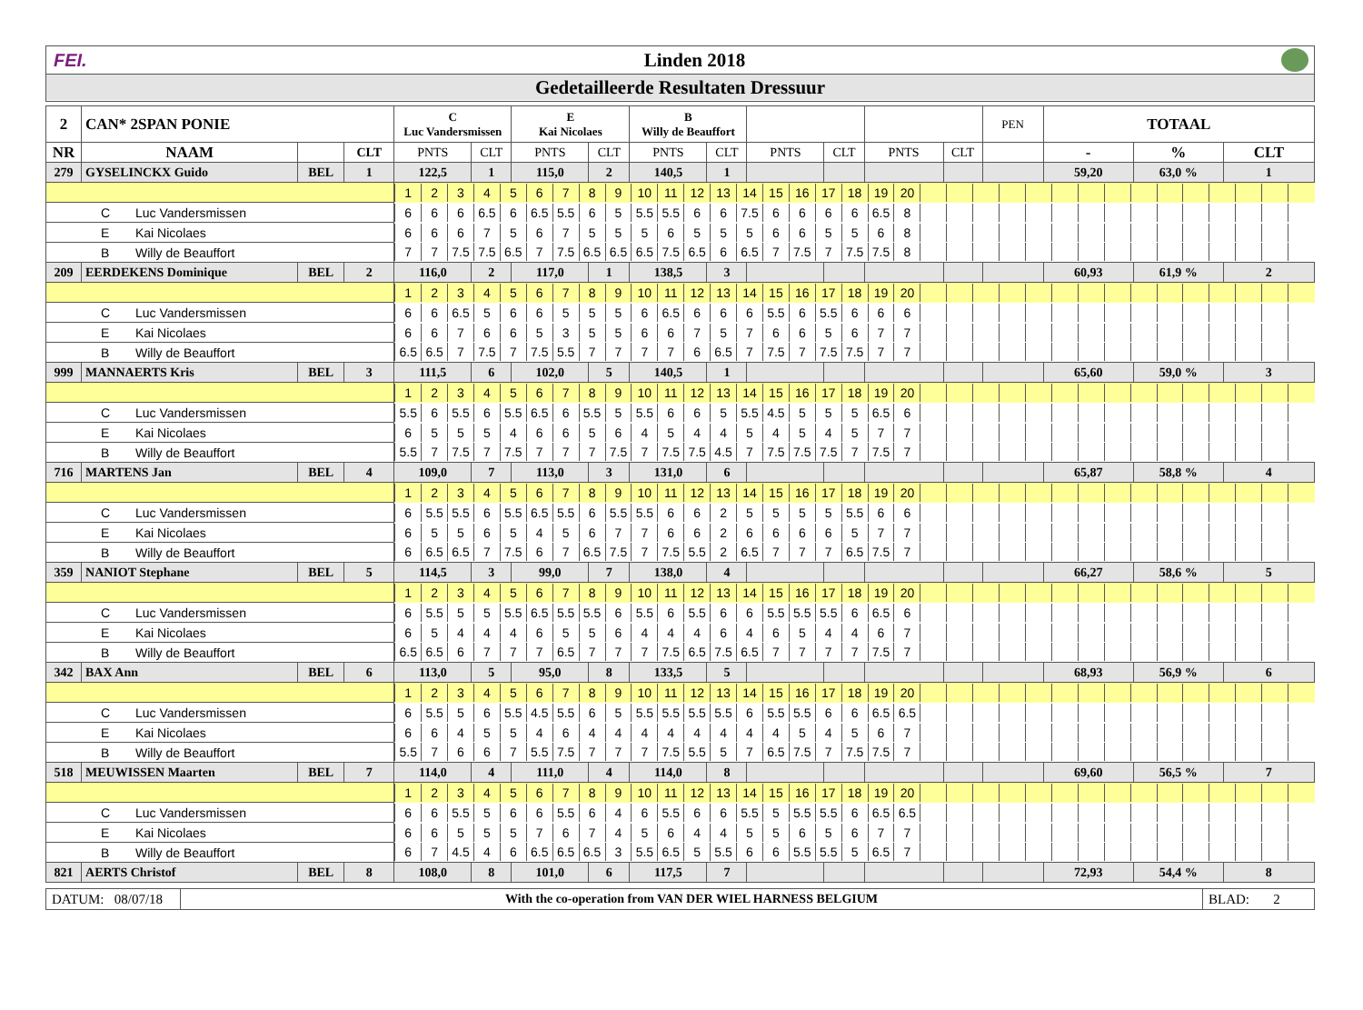FEI. Linden 2018
Gedetailleerde Resultaten Dressuur
| 2 | CAN* 2SPAN PONIE | | | C Luc Vandersmissen | | E Kai Nicolaes | | B Willy de Beauffort | | | | | | PEN | TOTAAL | | |
| NR | NAAM | | CLT | PNTS | CLT | PNTS | CLT | PNTS | CLT | PNTS | CLT | PNTS | CLT | | - | % | CLT |
| 279 | GYSELINCKX Guido | BEL | 1 | 122,5 | 1 | 115,0 | 2 | 140,5 | 1 | | | | | | 59,20 | 63,0 % | 1 |
| | | | | / 1 / 2 / 3 / 4 / 5 / 6 / 7 / 8 / 9 / 10 / 11 / 12 / 13 / 14 / 15 / 16 / 17 / 18 / 19 / 20 / / / / / / / / / / / / / / / / | | | | | | | | | | | | | |
| C Luc Vandersmissen | | | | / 6 / 6 / 6 / 6.5 / 6 / 6.5 / 5.5 / 6 / 5 / 5.5 / 5.5 / 6 / 6 / 7.5 / 6 / 6 / 6 / 6 / 6.5 / 8 / / / / / / / / / / / / / / / / | | | | | | | | | | | | | |
| E Kai Nicolaes | | | | / 6 / 6 / 6 / 7 / 5 / 6 / 7 / 5 / 5 / 5 / 6 / 5 / 5 / 5 / 6 / 6 / 5 / 5 / 6 / 8 / / / / / / / / / / / / / / / / | | | | | | | | | | | | | |
| B Willy de Beauffort | | | | / 7 / 7 / 7.5 / 7.5 / 6.5 / 7 / 7.5 / 6.5 / 6.5 / 6.5 / 7.5 / 6.5 / 6 / 6.5 / 7 / 7.5 / 7 / 7.5 / 7.5 / 8 / / / / / / / / / / / / / / / / | | | | | | | | | | | | | |
| 209 | EERDEKENS Dominique | BEL | 2 | 116,0 | 2 | 117,0 | 1 | 138,5 | 3 | | | | | | 60,93 | 61,9 % | 2 |
| | | | | / 1 / 2 / 3 / 4 / 5 / 6 / 7 / 8 / 9 / 10 / 11 / 12 / 13 / 14 / 15 / 16 / 17 / 18 / 19 / 20 / / / / / / / / / / / / / / / / | | | | | | | | | | | | | |
| C Luc Vandersmissen | | | | / 6 / 6 / 6.5 / 5 / 6 / 6 / 5 / 5 / 5 / 6 / 6.5 / 6 / 6 / 6 / 5.5 / 6 / 5.5 / 6 / 6 / 6 / / / / / / / / / / / / / / / / | | | | | | | | | | | | | |
| E Kai Nicolaes | | | | / 6 / 6 / 7 / 6 / 6 / 5 / 3 / 5 / 5 / 6 / 6 / 7 / 5 / 7 / 6 / 6 / 5 / 6 / 7 / 7 / / / / / / / / / / / / / / / / | | | | | | | | | | | | | |
| B Willy de Beauffort | | | | / 6.5 / 6.5 / 7 / 7.5 / 7 / 7.5 / 5.5 / 7 / 7 / 7 / 7 / 6 / 6.5 / 7 / 7.5 / 7 / 7.5 / 7.5 / 7 / 7 / / / / / / / / / / / / / / / / | | | | | | | | | | | | | |
| 999 | MANNAERTS Kris | BEL | 3 | 111,5 | 6 | 102,0 | 5 | 140,5 | 1 | | | | | | 65,60 | 59,0 % | 3 |
| | | | | / 1 / 2 / 3 / 4 / 5 / 6 / 7 / 8 / 9 / 10 / 11 / 12 / 13 / 14 / 15 / 16 / 17 / 18 / 19 / 20 / / / / / / / / / / / / / / / / | | | | | | | | | | | | | |
| C Luc Vandersmissen | | | | / 5.5 / 6 / 5.5 / 6 / 5.5 / 6.5 / 6 / 5.5 / 5 / 5.5 / 6 / 6 / 5 / 5.5 / 4.5 / 5 / 5 / 5 / 6.5 / 6 / / / / / / / / / / / / / / / / | | | | | | | | | | | | | |
| E Kai Nicolaes | | | | / 6 / 5 / 5 / 5 / 4 / 6 / 6 / 5 / 6 / 4 / 5 / 4 / 4 / 5 / 4 / 5 / 4 / 5 / 7 / 7 / / / / / / / / / / / / / / / / | | | | | | | | | | | | | |
| B Willy de Beauffort | | | | / 5.5 / 7 / 7.5 / 7 / 7.5 / 7 / 7 / 7 / 7.5 / 7 / 7.5 / 7.5 / 4.5 / 7 / 7.5 / 7.5 / 7.5 / 7 / 7.5 / 7 / / / / / / / / / / / / / / / / | | | | | | | | | | | | | |
| 716 | MARTENS Jan | BEL | 4 | 109,0 | 7 | 113,0 | 3 | 131,0 | 6 | | | | | | 65,87 | 58,8 % | 4 |
| | | | | / 1 / 2 / 3 / 4 / 5 / 6 / 7 / 8 / 9 / 10 / 11 / 12 / 13 / 14 / 15 / 16 / 17 / 18 / 19 / 20 / / / / / / / / / / / / / / / / | | | | | | | | | | | | | |
| C Luc Vandersmissen | | | | / 6 / 5.5 / 5.5 / 6 / 5.5 / 6.5 / 5.5 / 6 / 5.5 / 5.5 / 6 / 6 / 2 / 5 / 5 / 5 / 5 / 5.5 / 6 / 6 / / / / / / / / / / / / / / / / | | | | | | | | | | | | | |
| E Kai Nicolaes | | | | / 6 / 5 / 5 / 6 / 5 / 4 / 5 / 6 / 7 / 7 / 6 / 6 / 2 / 6 / 6 / 6 / 6 / 5 / 7 / 7 / / / / / / / / / / / / / / / / | | | | | | | | | | | | | |
| B Willy de Beauffort | | | | / 6 / 6.5 / 6.5 / 7 / 7.5 / 6 / 7 / 6.5 / 7.5 / 7 / 7.5 / 5.5 / 2 / 6.5 / 7 / 7 / 7 / 6.5 / 7.5 / 7 / / / / / / / / / / / / / / / / | | | | | | | | | | | | | |
| 359 | NANIOT Stephane | BEL | 5 | 114,5 | 3 | 99,0 | 7 | 138,0 | 4 | | | | | | 66,27 | 58,6 % | 5 |
| | | | | / 1 / 2 / 3 / 4 / 5 / 6 / 7 / 8 / 9 / 10 / 11 / 12 / 13 / 14 / 15 / 16 / 17 / 18 / 19 / 20 / / / / / / / / / / / / / / / / | | | | | | | | | | | | | |
| C Luc Vandersmissen | | | | / 6 / 5.5 / 5 / 5 / 5.5 / 6.5 / 5.5 / 5.5 / 6 / 5.5 / 6 / 5.5 / 6 / 6 / 5.5 / 5.5 / 5.5 / 6 / 6.5 / 6 / / / / / / / / / / / / / / / / | | | | | | | | | | | | | |
| E Kai Nicolaes | | | | / 6 / 5 / 4 / 4 / 4 / 6 / 5 / 5 / 6 / 4 / 4 / 4 / 6 / 4 / 6 / 5 / 4 / 4 / 6 / 7 / / / / / / / / / / / / / / / / | | | | | | | | | | | | | |
| B Willy de Beauffort | | | | / 6.5 / 6.5 / 6 / 7 / 7 / 7 / 6.5 / 7 / 7 / 7 / 7.5 / 6.5 / 7.5 / 6.5 / 7 / 7 / 7 / 7 / 7.5 / 7 / / / / / / / / / / / / / / / / | | | | | | | | | | | | | |
| 342 | BAX Ann | BEL | 6 | 113,0 | 5 | 95,0 | 8 | 133,5 | 5 | | | | | | 68,93 | 56,9 % | 6 |
| | | | | / 1 / 2 / 3 / 4 / 5 / 6 / 7 / 8 / 9 / 10 / 11 / 12 / 13 / 14 / 15 / 16 / 17 / 18 / 19 / 20 / / / / / / / / / / / / / / / / | | | | | | | | | | | | | |
| C Luc Vandersmissen | | | | / 6 / 5.5 / 5 / 6 / 5.5 / 4.5 / 5.5 / 6 / 5 / 5.5 / 5.5 / 5.5 / 5.5 / 6 / 5.5 / 5.5 / 6 / 6 / 6.5 / 6.5 / / / / / / / / / / / / / / / / | | | | | | | | | | | | | |
| E Kai Nicolaes | | | | / 6 / 6 / 4 / 5 / 5 / 4 / 6 / 4 / 4 / 4 / 4 / 4 / 4 / 4 / 4 / 5 / 4 / 5 / 6 / 7 / / / / / / / / / / / / / / / / | | | | | | | | | | | | | |
| B Willy de Beauffort | | | | / 5.5 / 7 / 6 / 6 / 7 / 5.5 / 7.5 / 7 / 7 / 7 / 7.5 / 5.5 / 5 / 7 / 6.5 / 7.5 / 7 / 7.5 / 7.5 / 7 / / / / / / / / / / / / / / / / | | | | | | | | | | | | | |
| 518 | MEUWISSEN Maarten | BEL | 7 | 114,0 | 4 | 111,0 | 4 | 114,0 | 8 | | | | | | 69,60 | 56,5 % | 7 |
| | | | | / 1 / 2 / 3 / 4 / 5 / 6 / 7 / 8 / 9 / 10 / 11 / 12 / 13 / 14 / 15 / 16 / 17 / 18 / 19 / 20 / / / / / / / / / / / / / / / / | | | | | | | | | | | | | |
| C Luc Vandersmissen | | | | / 6 / 6 / 5.5 / 5 / 6 / 6 / 5.5 / 6 / 4 / 6 / 5.5 / 6 / 6 / 5.5 / 5 / 5.5 / 5.5 / 6 / 6.5 / 6.5 / / / / / / / / / / / / / / / / | | | | | | | | | | | | | |
| E Kai Nicolaes | | | | / 6 / 6 / 5 / 5 / 5 / 7 / 6 / 7 / 4 / 5 / 6 / 4 / 4 / 5 / 5 / 6 / 5 / 6 / 7 / 7 / / / / / / / / / / / / / / / / | | | | | | | | | | | | | |
| B Willy de Beauffort | | | | / 6 / 7 / 4.5 / 4 / 6 / 6.5 / 6.5 / 6.5 / 3 / 5.5 / 6.5 / 5 / 5.5 / 6 / 6 / 5.5 / 5.5 / 5 / 6.5 / 7 / / / / / / / / / / / / / / / / | | | | | | | | | | | | | |
| 821 | AERTS Christof | BEL | 8 | 108,0 | 8 | 101,0 | 6 | 117,5 | 7 | | | | | | 72,93 | 54,4 % | 8 |
DATUM: 08/07/18
With the co-operation from VAN DER WIEL HARNESS BELGIUM
BLAD: 2